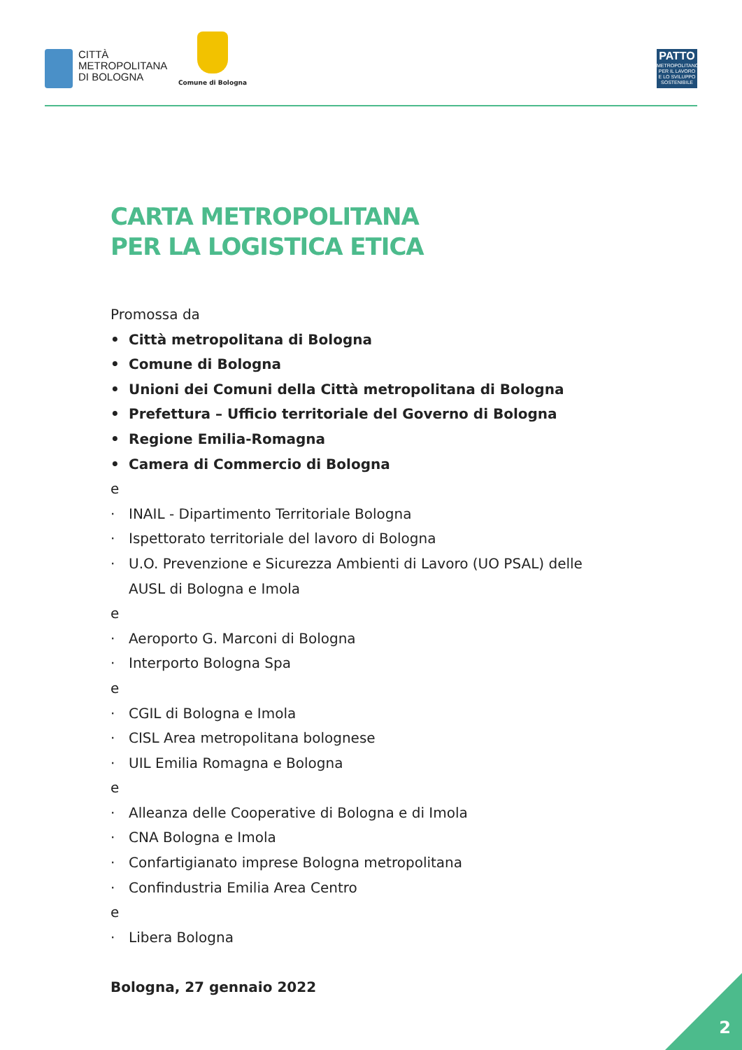CITTÀ
METROPOLITANA
DI BOLOGNA
Comune di Bologna
PATTO
METROPOLITANO PER IL LAVORO E LO SVILUPPO SOSTENIBILE
CARTA METROPOLITANA
PER LA LOGISTICA ETICA
Promossa da
• Città metropolitana di Bologna
• Comune di Bologna
• Unioni dei Comuni della Città metropolitana di Bologna
• Prefettura – Ufficio territoriale del Governo di Bologna
• Regione Emilia-Romagna
• Camera di Commercio di Bologna
e
· INAIL - Dipartimento Territoriale Bologna
· Ispettorato territoriale del lavoro di Bologna
· U.O. Prevenzione e Sicurezza Ambienti di Lavoro (UO PSAL) delle AUSL di Bologna e Imola
e
· Aeroporto G. Marconi di Bologna
· Interporto Bologna Spa
e
· CGIL di Bologna e Imola
· CISL Area metropolitana bolognese
· UIL Emilia Romagna e Bologna
e
· Alleanza delle Cooperative di Bologna e di Imola
· CNA Bologna e Imola
· Confartigianato imprese Bologna metropolitana
· Confindustria Emilia Area Centro
e
· Libera Bologna
Bologna, 27 gennaio 2022
2